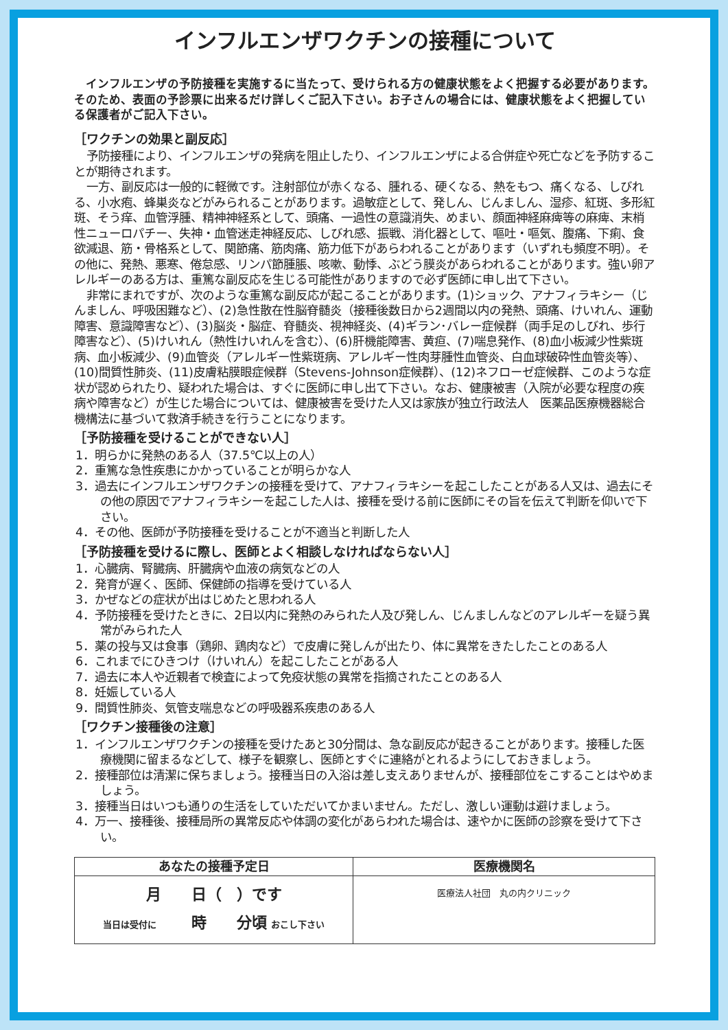インフルエンザワクチンの接種について
インフルエンザの予防接種を実施するに当たって、受けられる方の健康状態をよく把握する必要があります。そのため、表面の予診票に出来るだけ詳しくご記入下さい。お子さんの場合には、健康状態をよく把握している保護者がご記入下さい。
［ワクチンの効果と副反応］
予防接種により、インフルエンザの発病を阻止したり、インフルエンザによる合併症や死亡などを予防することが期待されます。
一方、副反応は一般的に軽微です。注射部位が赤くなる、腫れる、硬くなる、熱をもつ、痛くなる、しびれる、小水疱、蜂巣炎などがみられることがあります。過敏症として、発しん、じんましん、湿疹、紅斑、多形紅斑、そう痒、血管浮腫、精神神経系として、頭痛、一過性の意識消失、めまい、顔面神経麻痺等の麻痺、末梢性ニューロパチー、失神・血管迷走神経反応、しびれ感、振戦、消化器として、嘔吐・嘔気、腹痛、下痢、食欲減退、筋・骨格系として、関節痛、筋肉痛、筋力低下があらわれることがあります（いずれも頻度不明）。その他に、発熱、悪寒、倦怠感、リンパ節腫脹、咳嗽、動悸、ぶどう膜炎があらわれることがあります。強い卵アレルギーのある方は、重篤な副反応を生じる可能性がありますので必ず医師に申し出て下さい。
非常にまれですが、次のような重篤な副反応が起こることがあります。(1)ショック、アナフィラキシー（じんましん、呼吸困難など）、(2)急性散在性脳脊髄炎（接種後数日から2週間以内の発熱、頭痛、けいれん、運動障害、意識障害など）、(3)脳炎・脳症、脊髄炎、視神経炎、(4)ギラン･バレー症候群（両手足のしびれ、歩行障害など）、(5)けいれん（熱性けいれんを含む）、(6)肝機能障害、黄疸、(7)喘息発作、(8)血小板減少性紫斑病、血小板減少、(9)血管炎（アレルギー性紫斑病、アレルギー性肉芽腫性血管炎、白血球破砕性血管炎等）、(10)間質性肺炎、(11)皮膚粘膜眼症候群（Stevens-Johnson症候群）、(12)ネフローゼ症候群、このような症状が認められたり、疑われた場合は、すぐに医師に申し出て下さい。なお、健康被害（入院が必要な程度の疾病や障害など）が生じた場合については、健康被害を受けた人又は家族が独立行政法人　医薬品医療機器総合機構法に基づいて救済手続きを行うことになります。
［予防接種を受けることができない人］
1．明らかに発熱のある人（37.5℃以上の人）
2．重篤な急性疾患にかかっていることが明らかな人
3．過去にインフルエンザワクチンの接種を受けて、アナフィラキシーを起こしたことがある人又は、過去にその他の原因でアナフィラキシーを起こした人は、接種を受ける前に医師にその旨を伝えて判断を仰いで下さい。
4．その他、医師が予防接種を受けることが不適当と判断した人
［予防接種を受けるに際し、医師とよく相談しなければならない人］
1．心臓病、腎臓病、肝臓病や血液の病気などの人
2．発育が遅く、医師、保健師の指導を受けている人
3．かぜなどの症状が出はじめたと思われる人
4．予防接種を受けたときに、2日以内に発熱のみられた人及び発しん、じんましんなどのアレルギーを疑う異常がみられた人
5．薬の投与又は食事（鶏卵、鶏肉など）で皮膚に発しんが出たり、体に異常をきたしたことのある人
6．これまでにひきつけ（けいれん）を起こしたことがある人
7．過去に本人や近親者で検査によって免疫状態の異常を指摘されたことのある人
8．妊娠している人
9．間質性肺炎、気管支喘息などの呼吸器系疾患のある人
［ワクチン接種後の注意］
1．インフルエンザワクチンの接種を受けたあと30分間は、急な副反応が起きることがあります。接種した医療機関に留まるなどして、様子を観察し、医師とすぐに連絡がとれるようにしておきましょう。
2．接種部位は清潔に保ちましょう。接種当日の入浴は差し支えありませんが、接種部位をこすることはやめましょう。
3．接種当日はいつも通りの生活をしていただいてかまいません。ただし、激しい運動は避けましょう。
4．万一、接種後、接種局所の異常反応や体調の変化があらわれた場合は、速やかに医師の診察を受けて下さい。
| あなたの接種予定日 | 医療機関名 |
| --- | --- |
| 月 日（ ）です 当日は受付に 時 分頃 おこし下さい | 医療法人社団 丸の内クリニック |